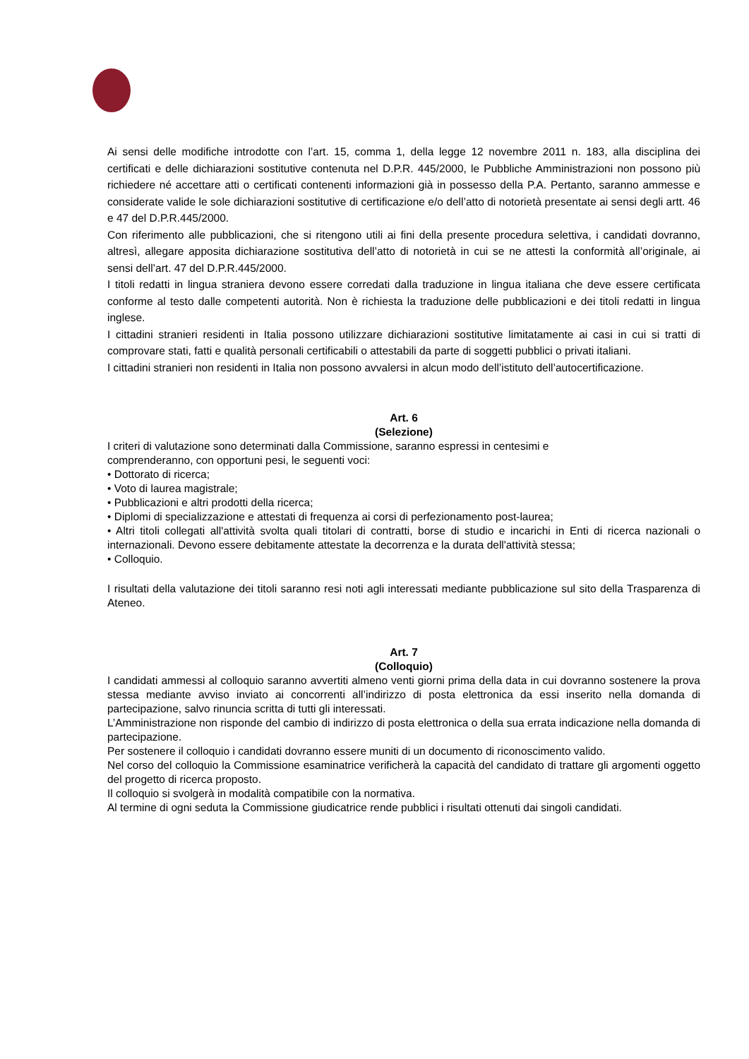Ai sensi delle modifiche introdotte con l’art. 15, comma 1, della legge 12 novembre 2011 n. 183, alla disciplina dei certificati e delle dichiarazioni sostitutive contenuta nel D.P.R. 445/2000, le Pubbliche Amministrazioni non possono più richiedere né accettare atti o certificati contenenti informazioni già in possesso della P.A. Pertanto, saranno ammesse e considerate valide le sole dichiarazioni sostitutive di certificazione e/o dell’atto di notorietà presentate ai sensi degli artt. 46 e 47 del D.P.R.445/2000.
Con riferimento alle pubblicazioni, che si ritengono utili ai fini della presente procedura selettiva, i candidati dovranno, altresì, allegare apposita dichiarazione sostitutiva dell’atto di notorietà in cui se ne attesti la conformità all’originale, ai sensi dell’art. 47 del D.P.R.445/2000.
I titoli redatti in lingua straniera devono essere corredati dalla traduzione in lingua italiana che deve essere certificata conforme al testo dalle competenti autorità. Non è richiesta la traduzione delle pubblicazioni e dei titoli redatti in lingua inglese.
I cittadini stranieri residenti in Italia possono utilizzare dichiarazioni sostitutive limitatamente ai casi in cui si tratti di comprovare stati, fatti e qualità personali certificabili o attestabili da parte di soggetti pubblici o privati italiani.
I cittadini stranieri non residenti in Italia non possono avvalersi in alcun modo dell’istituto dell’autocertificazione.
Art. 6
(Selezione)
I criteri di valutazione sono determinati dalla Commissione, saranno espressi in centesimi e
comprenderanno, con opportuni pesi, le seguenti voci:
• Dottorato di ricerca;
• Voto di laurea magistrale;
• Pubblicazioni e altri prodotti della ricerca;
• Diplomi di specializzazione e attestati di frequenza ai corsi di perfezionamento post-laurea;
• Altri titoli collegati all'attività svolta quali titolari di contratti, borse di studio e incarichi in Enti di ricerca nazionali o internazionali. Devono essere debitamente attestate la decorrenza e la durata dell'attività stessa;
• Colloquio.
I risultati della valutazione dei titoli saranno resi noti agli interessati mediante pubblicazione sul sito della Trasparenza di Ateneo.
Art. 7
(Colloquio)
I candidati ammessi al colloquio saranno avvertiti almeno venti giorni prima della data in cui dovranno sostenere la prova stessa mediante avviso inviato ai concorrenti all’indirizzo di posta elettronica da essi inserito nella domanda di partecipazione, salvo rinuncia scritta di tutti gli interessati.
L’Amministrazione non risponde del cambio di indirizzo di posta elettronica o della sua errata indicazione nella domanda di partecipazione.
Per sostenere il colloquio i candidati dovranno essere muniti di un documento di riconoscimento valido.
Nel corso del colloquio la Commissione esaminatrice verificherà la capacità del candidato di trattare gli argomenti oggetto del progetto di ricerca proposto.
Il colloquio si svolgerà in modalità compatibile con la normativa.
Al termine di ogni seduta la Commissione giudicatrice rende pubblici i risultati ottenuti dai singoli candidati.